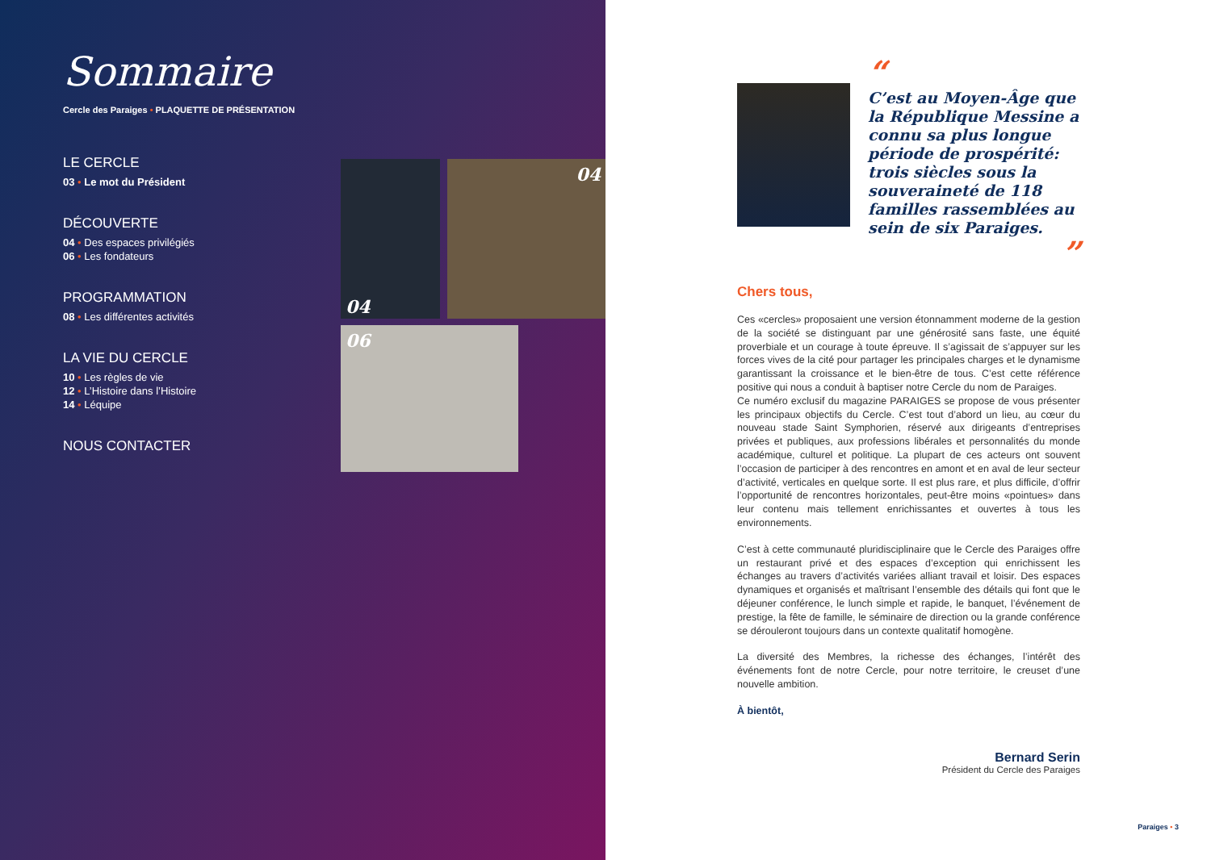Sommaire
Cercle des Paraiges • PLAQUETTE DE PRÉSENTATION
LE CERCLE
03 • Le mot du Président
DÉCOUVERTE
04 • Des espaces privilégiés
06 • Les fondateurs
PROGRAMMATION
08 • Les différentes activités
LA VIE DU CERCLE
10 • Les règles de vie
12 • L’Histoire dans l’Histoire
14 • Léquipe
NOUS CONTACTER
04 04
06
“
C’est au Moyen-Âge que la République Messine a connu sa plus longue période de prospérité: trois siècles sous la souveraineté de 118 familles rassemblées au sein de six Paraiges.
”
Chers tous,
Ces «cercles» proposaient une version étonnamment moderne de la gestion de la société se distinguant par une générosité sans faste, une équité proverbiale et un courage à toute épreuve. Il s’agissait de s’appuyer sur les forces vives de la cité pour partager les principales charges et le dynamisme garantissant la croissance et le bien-être de tous. C’est cette référence positive qui nous a conduit à baptiser notre Cercle du nom de Paraiges.
Ce numéro exclusif du magazine PARAIGES se propose de vous présenter les principaux objectifs du Cercle. C’est tout d’abord un lieu, au cœur du nouveau stade Saint Symphorien, réservé aux dirigeants d’entreprises privées et publiques, aux professions libérales et personnalités du monde académique, culturel et politique. La plupart de ces acteurs ont souvent l’occasion de participer à des rencontres en amont et en aval de leur secteur d’activité, verticales en quelque sorte. Il est plus rare, et plus difficile, d’offrir l’opportunité de rencontres horizontales, peut-être moins «pointues» dans leur contenu mais tellement enrichissantes et ouvertes à tous les environnements.
C’est à cette communauté pluridisciplinaire que le Cercle des Paraiges offre un restaurant privé et des espaces d’exception qui enrichissent les échanges au travers d’activités variées alliant travail et loisir. Des espaces dynamiques et organisés et maîtrisant l’ensemble des détails qui font que le déjeuner conférence, le lunch simple et rapide, le banquet, l’événement de prestige, la fête de famille, le séminaire de direction ou la grande conférence se dérouleront toujours dans un contexte qualitatif homogène.
La diversité des Membres, la richesse des échanges, l’intérêt des événements font de notre Cercle, pour notre territoire, le creuset d’une nouvelle ambition.
À bientôt,
Bernard Serin
Président du Cercle des Paraiges
Paraiges • 3